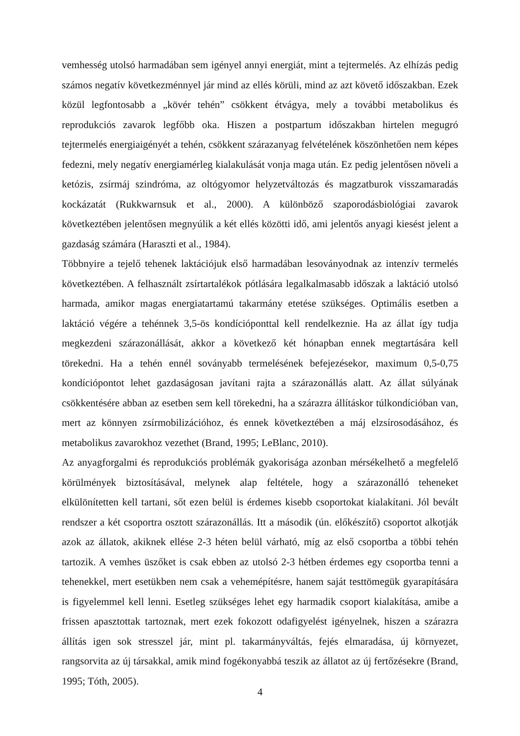vemhesség utolsó harmadában sem igényel annyi energiát, mint a tejtermelés. Az elhízás pedig számos negatív következménnyel jár mind az ellés körüli, mind az azt követő időszakban. Ezek közül legfontosabb a „kövér tehén” csökkent étvágya, mely a további metabolikus és reprodukciós zavarok legfőbb oka. Hiszen a postpartum időszakban hirtelen megugró tejtermelés energiaigényét a tehén, csökkent szárazanyag felvételének köszönhetően nem képes fedezni, mely negatív energiamérleg kialakulását vonja maga után. Ez pedig jelentősen növeli a ketózis, zsírmáj szindróma, az oltógyomor helyzetváltozás és magzatburok visszamaradás kockázatát (Rukkwarnsuk et al., 2000). A különböző szaporodásbiológiai zavarok következtében jelentősen megnyúlik a két ellés közötti idő, ami jelentős anyagi kiesést jelent a gazdaság számára (Haraszti et al., 1984).
Többnyire a tejelő tehenek laktációjuk első harmadában lesoványodnak az intenzív termelés következtében. A felhasznált zsírtartalékok pótlására legalkalmasabb időszak a laktáció utolsó harmada, amikor magas energiatartamú takarmány etetése szükséges. Optimális esetben a laktáció végére a tehénnek 3,5-ös kondícióponttal kell rendelkeznie. Ha az állat így tudja megkezdeni szárazonállását, akkor a következő két hónapban ennek megtartására kell törekedni. Ha a tehén ennél soványabb termelésének befejezésekor, maximum 0,5-0,75 kondíciópontot lehet gazdaságosan javítani rajta a szárazonállás alatt. Az állat súlyának csökkentésére abban az esetben sem kell törekedni, ha a szárazra állításkor túlkondícióban van, mert az könnyen zsírmobilizációhoz, és ennek következtében a máj elzsírosodásához, és metabolikus zavarokhoz vezethet (Brand, 1995; LeBlanc, 2010).
Az anyagforgalmi és reprodukciós problémák gyakorisága azonban mérsékelhető a megfelelő körülmények biztosításával, melynek alap feltétele, hogy a szárazonálló teheneket elkülönítetten kell tartani, sőt ezen belül is érdemes kisebb csoportokat kialakítani. Jól bevált rendszer a két csoportra osztott szárazonállás. Itt a második (ún. előkészítő) csoportot alkotják azok az állatok, akiknek ellése 2-3 héten belül várható, míg az első csoportba a többi tehén tartozik. A vemhes üszőket is csak ebben az utolsó 2-3 hétben érdemes egy csoportba tenni a tehenekkel, mert esetükben nem csak a vehemépítésre, hanem saját testtömegük gyarapítására is figyelemmel kell lenni. Esetleg szükséges lehet egy harmadik csoport kialakítása, amibe a frissen apasztottak tartoznak, mert ezek fokozott odafigyelést igényelnek, hiszen a szárazra állítás igen sok stresszel jár, mint pl. takarmányváltás, fejés elmaradása, új környezet, rangsorvita az új társakkal, amik mind fogékonyabbá teszik az állatot az új fertőzésekre (Brand, 1995; Tóth, 2005).
4